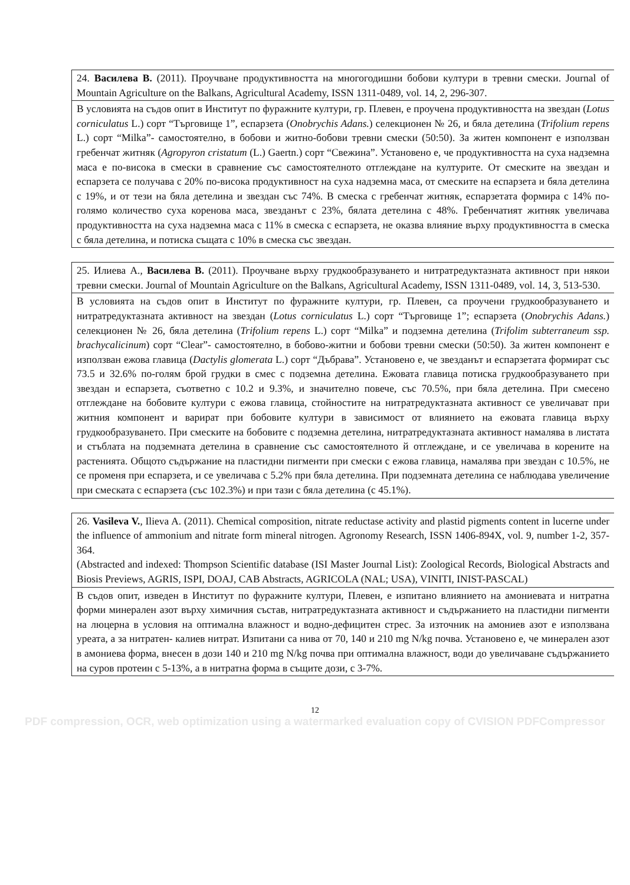| 24. Василева В. (2011). Проучване продуктивността на многогодишни бобови култури в тревни смески. Journal of Mountain Agriculture on the Balkans, Agricultural Academy, ISSN 1311-0489, vol. 14, 2, 296-307. |
| В условията на съдов опит в Институт по фуражните култури, гр. Плевен, е проучена продуктивността на звездан ( Lotus corniculatus L.) сорт “Търговище 1”, еспарзета ( Onobrychis Adans. ) селекционен № 26, и бяла детелина ( Trifolium repens L.) сорт “Milka”- самостоятелно, в бобови и житно-бобови тревни смески (50:50). За житен компонент е използван гребенчат житняк ( Agropyron cristatum (L.) Gaertn.) сорт “Свежина”. Установено е, че продуктивността на суха надземна маса е по-висока в смески в сравнение със самостоятелното отглеждане на културите. От смеските на звездан и еспарзета се получава с 20% по-висока продуктивност на суха надземна маса, от смеските на еспарзета и бяла детелина с 19%, и от тези на бяла детелина и звездан със 74%. В смеска с гребенчат житняк, еспарзетата формира с 14% по-голямо количество суха коренова маса, звезданът с 23%, бялата детелина с 48%. Гребенчатият житняк увеличава продуктивността на суха надземна маса с 11% в смеска с еспарзета, не оказва влияние върху продуктивността в смеска с бяла детелина, и потиска същата с 10% в смеска със звездан. |
| 25. Илиева А., Василева В. (2011). Проучване върху грудкообразуването и нитратредуктазната активност при някои тревни смески. Journal of Mountain Agriculture on the Balkans, Agricultural Academy, ISSN 1311-0489, vol. 14, 3, 513-530. |
| В условията на съдов опит в Институт по фуражните култури, гр. Плевен, са проучени грудкообразуването и нитратредуктазната активност на звездан ( Lotus corniculatus L.) сорт “Търговище 1”; еспарзета ( Onobrychis Adans. ) селекционен № 26, бяла детелина ( Trifolium repens L.) сорт “Milka” и подземна детелина ( Trifolim subterraneum ssp. brachycalicinum ) сорт “Clear”- самостоятелно, в бобово-житни и бобови тревни смески (50:50). За житен компонент е използван ежова главица ( Dactylis glomerata L.) сорт “Дъбрава”. Установено е, че звезданът и еспарзетата формират със 73.5 и 32.6% по-голям брой грудки в смес с подземна детелина. Ежовата главица потиска грудкообразуването при звездан и еспарзета, съответно с 10.2 и 9.3%, и значително повече, със 70.5%, при бяла детелина. При смесено отглеждане на бобовите култури с ежова главица, стойностите на нитратредуктазната активност се увеличават при житния компонент и варират при бобовите култури в зависимост от влиянието на ежовата главица върху грудкообразуването. При смеските на бобовите с подземна детелина, нитратредуктазната активност намалява в листата и стъблата на подземната детелина в сравнение със самостоятелното й отглеждане, и се увеличава в корените на растенията. Общото съдържание на пластидни пигменти при смески с ежова главица, намалява при звездан с 10.5%, не се променя при еспарзета, и се увеличава с 5.2% при бяла детелина. При подземната детелина се наблюдава увеличение при смеската с еспарзета (със 102.3%) и при тази с бяла детелина (с 45.1%). |
| 26. Vasileva V. , Ilieva A. (2011). Chemical composition, nitrate reductase activity and plastid pigments content in lucerne under the influence of ammonium and nitrate form mineral nitrogen. Agronomy Research, ISSN 1406-894X, vol. 9, number 1-2, 357-364. (Abstracted and indexed: Thompson Scientific database (ISI Master Journal List): Zoological Records, Biological Abstracts and Biosis Previews, AGRIS, ISPI, DOAJ, CAB Abstracts, AGRICOLA (NAL; USA), VINITI, INIST-PASCAL) |
| В съдов опит, изведен в Институт по фуражните култури, Плевен, е изпитано влиянието на амониевата и нитратна форми минерален азот върху химичния състав, нитратредуктазната активност и съдържанието на пластидни пигменти на люцерна в условия на оптимална влажност и водно-дефицитен стрес. За източник на амониев азот е използвана уреата, а за нитратен- калиев нитрат. Изпитани са нива от 70, 140 и 210 mg N/kg почва. Установено е, че минерален азот в амониева форма, внесен в дози 140 и 210 mg N/kg почва при оптимална влажност, води до увеличаване съдържанието на суров протеин с 5-13%, а в нитратна форма в същите дози, с 3-7%. |
12
PDF compression, OCR, web optimization using a watermarked evaluation copy of CVISION PDFCompressor